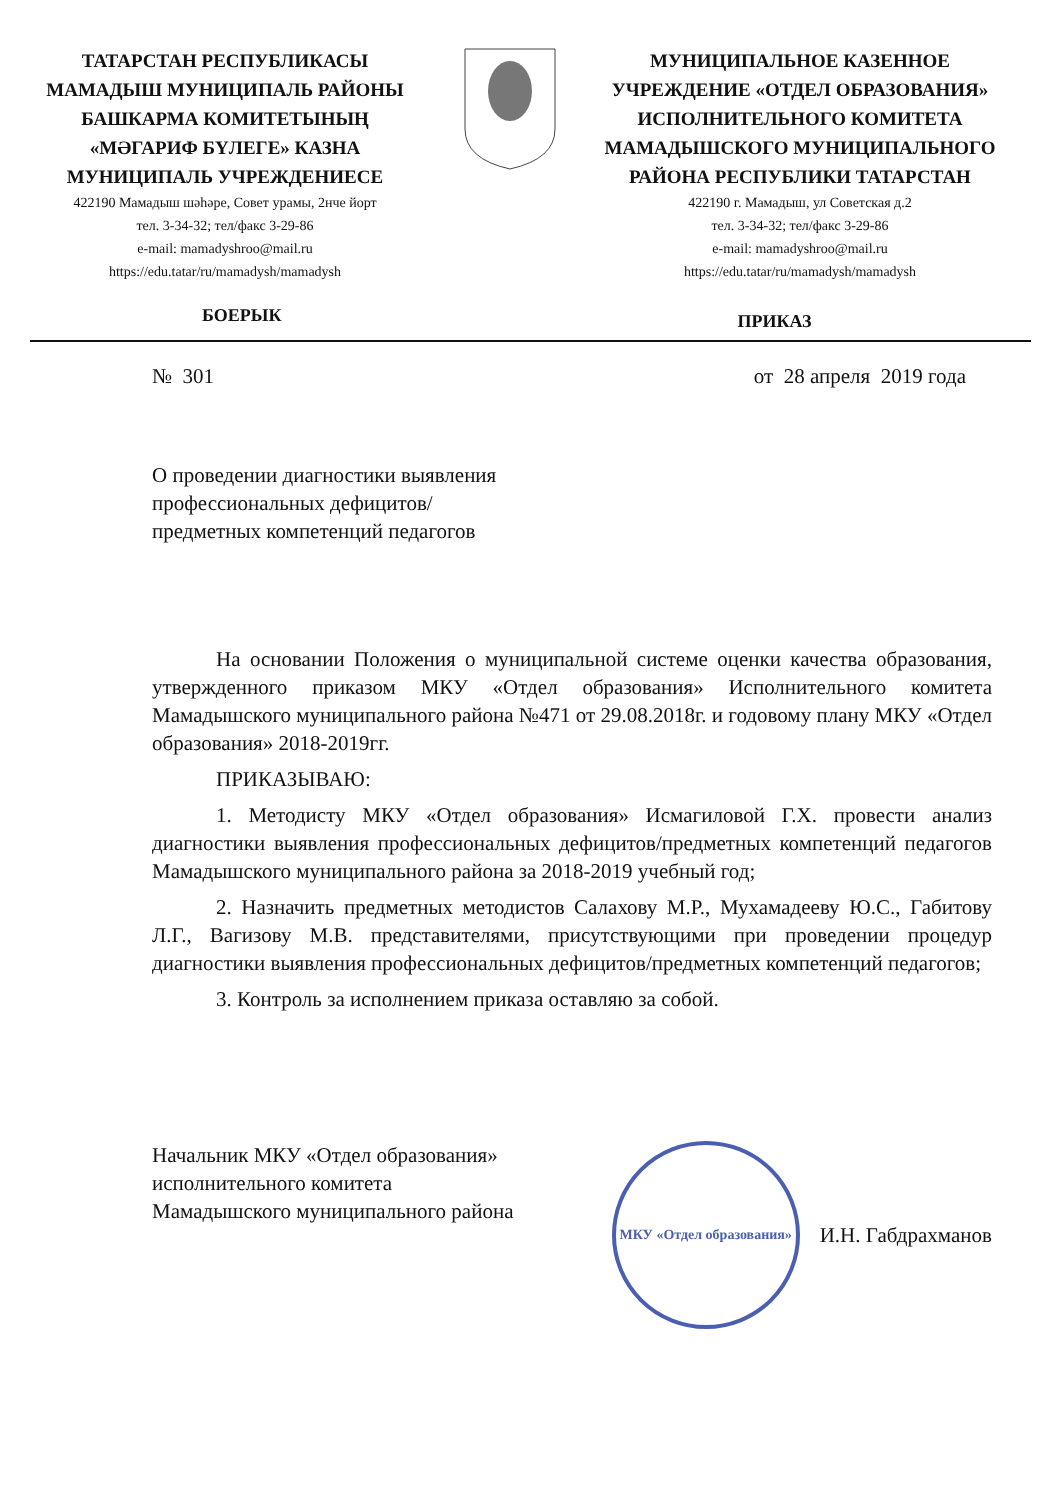ТАТАРСТАН РЕСПУБЛИКАСЫ
МАМАДЫШ МУНИЦИПАЛЬ РАЙОНЫ
БАШКАРМА КОМИТЕТЫНЫҢ
«МӘГАРИФ БҮЛЕГЕ» КАЗНА
МУНИЦИПАЛЬ УЧРЕЖДЕНИЕСЕ
422190 Мамадыш шәһәре, Совет урамы, 2нче йорт
тел. 3-34-32; тел/факс 3-29-86
e-mail: mamadyshroo@mail.ru
https://edu.tatar/ru/mamadysh/mamadysh
МУНИЦИПАЛЬНОЕ КАЗЕННОЕ
УЧРЕЖДЕНИЕ «ОТДЕЛ ОБРАЗОВАНИЯ»
ИСПОЛНИТЕЛЬНОГО КОМИТЕТА
МАМАДЫШСКОГО МУНИЦИПАЛЬНОГО
РАЙОНА РЕСПУБЛИКИ ТАТАРСТАН
422190 г. Мамадыш, ул Советская д.2
тел. 3-34-32; тел/факс 3-29-86
e-mail: mamadyshroo@mail.ru
https://edu.tatar/ru/mamadysh/mamadysh
БОЕРЫК
ПРИКАЗ
№ 301 от 28 апреля 2019 года
О проведении диагностики выявления
профессиональных дефицитов/
предметных компетенций педагогов
На основании Положения о муниципальной системе оценки качества образования, утвержденного приказом МКУ «Отдел образования» Исполнительного комитета Мамадышского муниципального района №471 от 29.08.2018г. и годовому плану МКУ «Отдел образования» 2018-2019гг.
ПРИКАЗЫВАЮ:
1. Методисту МКУ «Отдел образования» Исмагиловой Г.Х. провести анализ диагностики выявления профессиональных дефицитов/предметных компетенций педагогов Мамадышского муниципального района за 2018-2019 учебный год;
2. Назначить предметных методистов Салахову М.Р., Мухамадееву Ю.С., Габитову Л.Г., Вагизову М.В. представителями, присутствующими при проведении процедур диагностики выявления профессиональных дефицитов/предметных компетенций педагогов;
3. Контроль за исполнением приказа оставляю за собой.
Начальник МКУ «Отдел образования»
исполнительного комитета
Мамадышского муниципального района
МКУ «Отдел образования»
И.Н. Габдрахманов